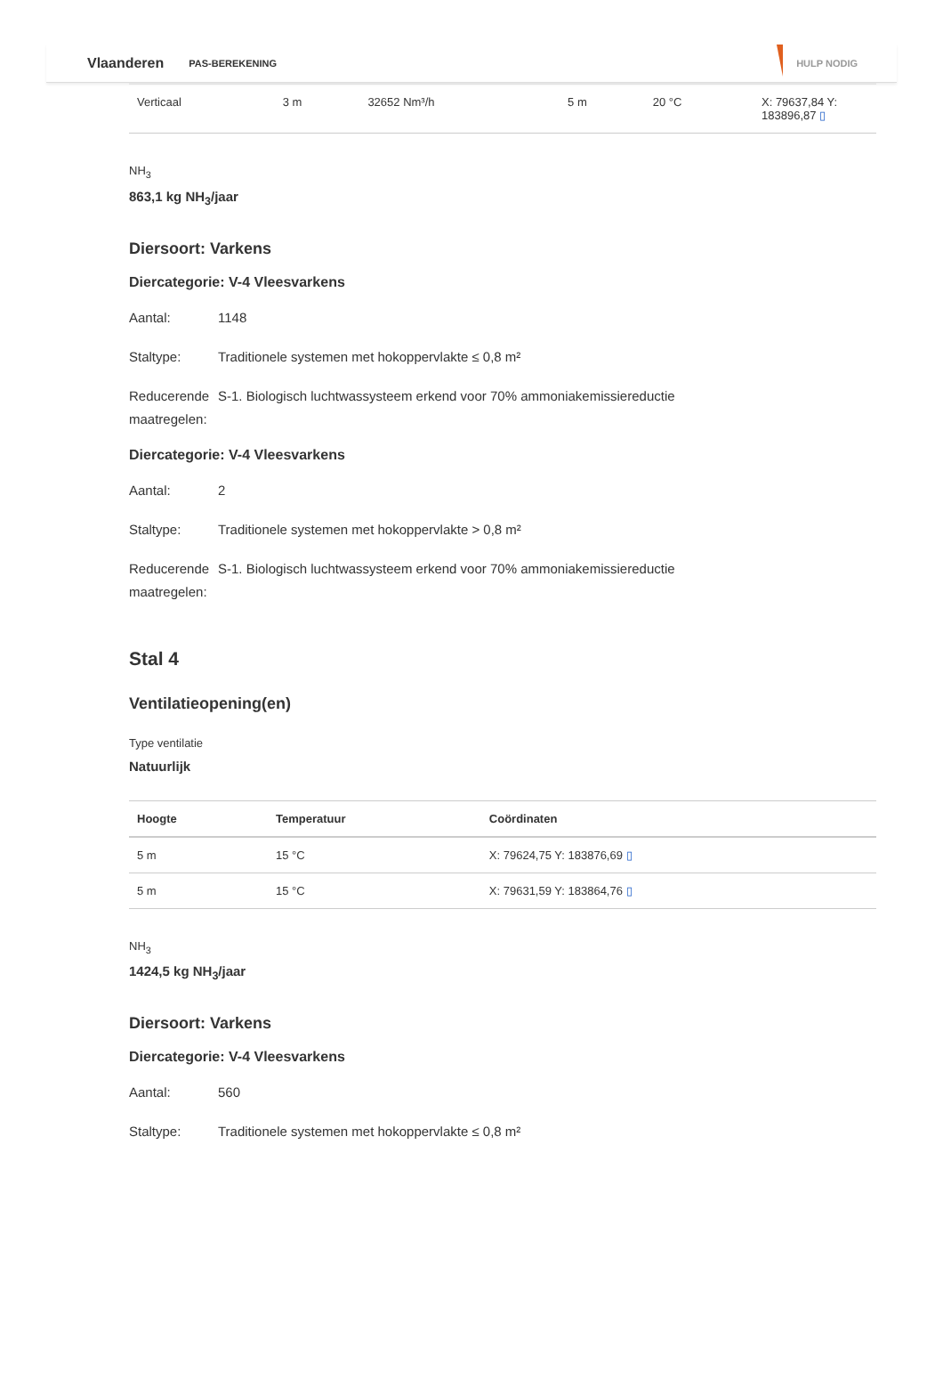Vlaanderen PAS-BEREKENING HULP NODIG
| Verticaal | 3 m | 32652 Nm³/h | 5 m | 20 °C | X: 79637,84 Y: 183896,87 ▯ |
NH<sub>3</sub>
863,1 kg NH<sub>3</sub>/jaar
Diersoort: Varkens
Diercategorie: V-4 Vleesvarkens
Aantal: 1148
Staltype: Traditionele systemen met hokoppervlakte ≤ 0,8 m²
Reducerende maatregelen: S-1. Biologisch luchtwassysteem erkend voor 70% ammoniakemissiereductie
Diercategorie: V-4 Vleesvarkens
Aantal: 2
Staltype: Traditionele systemen met hokoppervlakte > 0,8 m²
Reducerende maatregelen: S-1. Biologisch luchtwassysteem erkend voor 70% ammoniakemissiereductie
Stal 4
Ventilatieopening(en)
Type ventilatie
Natuurlijk
| Hoogte | Temperatuur | Coördinaten |
| --- | --- | --- |
| 5 m | 15 °C | X: 79624,75 Y: 183876,69 ▯ |
| 5 m | 15 °C | X: 79631,59 Y: 183864,76 ▯ |
NH<sub>3</sub>
1424,5 kg NH<sub>3</sub>/jaar
Diersoort: Varkens
Diercategorie: V-4 Vleesvarkens
Aantal: 560
Staltype: Traditionele systemen met hokoppervlakte ≤ 0,8 m²